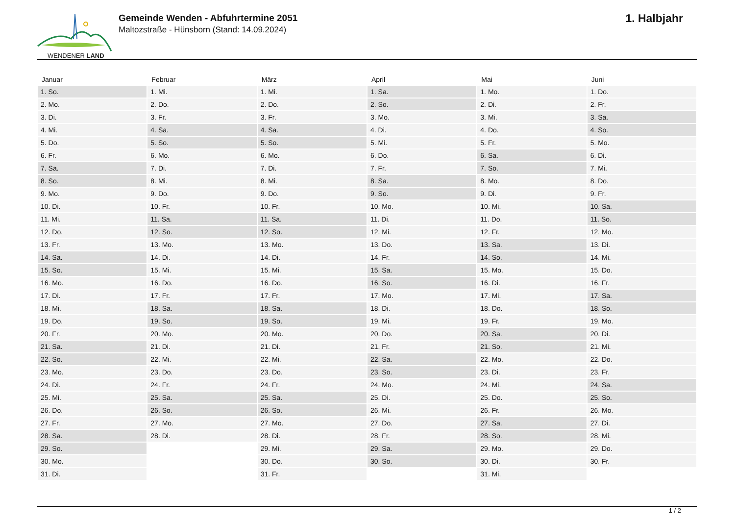WENDENER LAND
Gemeinde Wenden - Abfuhrtermine 2051
Maltozstraße - Hünsborn (Stand: 14.09.2024)
1. Halbjahr
| Januar | Februar | März | April | Mai | Juni |
| --- | --- | --- | --- | --- | --- |
| 1. So. | 1. Mi. | 1. Mi. | 1. Sa. | 1. Mo. | 1. Do. |
| 2. Mo. | 2. Do. | 2. Do. | 2. So. | 2. Di. | 2. Fr. |
| 3. Di. | 3. Fr. | 3. Fr. | 3. Mo. | 3. Mi. | 3. Sa. |
| 4. Mi. | 4. Sa. | 4. Sa. | 4. Di. | 4. Do. | 4. So. |
| 5. Do. | 5. So. | 5. So. | 5. Mi. | 5. Fr. | 5. Mo. |
| 6. Fr. | 6. Mo. | 6. Mo. | 6. Do. | 6. Sa. | 6. Di. |
| 7. Sa. | 7. Di. | 7. Di. | 7. Fr. | 7. So. | 7. Mi. |
| 8. So. | 8. Mi. | 8. Mi. | 8. Sa. | 8. Mo. | 8. Do. |
| 9. Mo. | 9. Do. | 9. Do. | 9. So. | 9. Di. | 9. Fr. |
| 10. Di. | 10. Fr. | 10. Fr. | 10. Mo. | 10. Mi. | 10. Sa. |
| 11. Mi. | 11. Sa. | 11. Sa. | 11. Di. | 11. Do. | 11. So. |
| 12. Do. | 12. So. | 12. So. | 12. Mi. | 12. Fr. | 12. Mo. |
| 13. Fr. | 13. Mo. | 13. Mo. | 13. Do. | 13. Sa. | 13. Di. |
| 14. Sa. | 14. Di. | 14. Di. | 14. Fr. | 14. So. | 14. Mi. |
| 15. So. | 15. Mi. | 15. Mi. | 15. Sa. | 15. Mo. | 15. Do. |
| 16. Mo. | 16. Do. | 16. Do. | 16. So. | 16. Di. | 16. Fr. |
| 17. Di. | 17. Fr. | 17. Fr. | 17. Mo. | 17. Mi. | 17. Sa. |
| 18. Mi. | 18. Sa. | 18. Sa. | 18. Di. | 18. Do. | 18. So. |
| 19. Do. | 19. So. | 19. So. | 19. Mi. | 19. Fr. | 19. Mo. |
| 20. Fr. | 20. Mo. | 20. Mo. | 20. Do. | 20. Sa. | 20. Di. |
| 21. Sa. | 21. Di. | 21. Di. | 21. Fr. | 21. So. | 21. Mi. |
| 22. So. | 22. Mi. | 22. Mi. | 22. Sa. | 22. Mo. | 22. Do. |
| 23. Mo. | 23. Do. | 23. Do. | 23. So. | 23. Di. | 23. Fr. |
| 24. Di. | 24. Fr. | 24. Fr. | 24. Mo. | 24. Mi. | 24. Sa. |
| 25. Mi. | 25. Sa. | 25. Sa. | 25. Di. | 25. Do. | 25. So. |
| 26. Do. | 26. So. | 26. So. | 26. Mi. | 26. Fr. | 26. Mo. |
| 27. Fr. | 27. Mo. | 27. Mo. | 27. Do. | 27. Sa. | 27. Di. |
| 28. Sa. | 28. Di. | 28. Di. | 28. Fr. | 28. So. | 28. Mi. |
| 29. So. | | 29. Mi. | 29. Sa. | 29. Mo. | 29. Do. |
| 30. Mo. | | 30. Do. | 30. So. | 30. Di. | 30. Fr. |
| 31. Di. | | 31. Fr. | | 31. Mi. | |
1 / 2